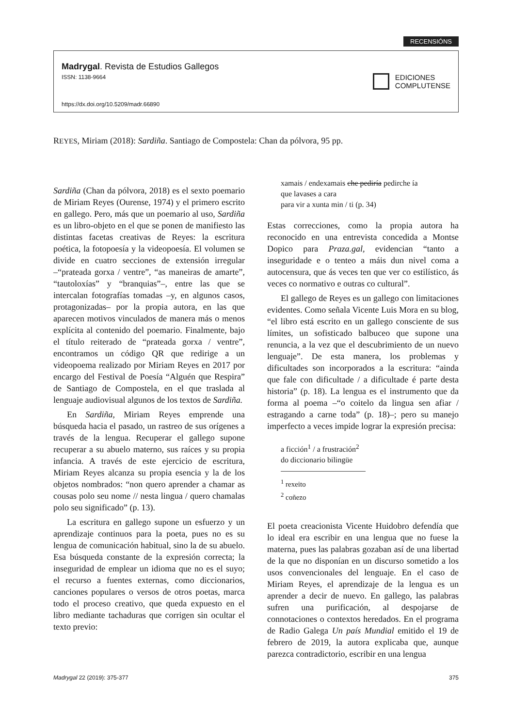RECENSIÓNS
Madrygal. Revista de Estudios Gallegos
ISSN: 1138-9664
https://dx.doi.org/10.5209/madr.66890
EDICIONES
COMPLUTENSE
REYES, Miriam (2018): Sardiña. Santiago de Compostela: Chan da pólvora, 95 pp.
Sardiña (Chan da pólvora, 2018) es el sexto poemario de Miriam Reyes (Ourense, 1974) y el primero escrito en gallego. Pero, más que un poemario al uso, Sardiña es un libro-objeto en el que se ponen de manifiesto las distintas facetas creativas de Reyes: la escritura poética, la fotopoesía y la videopoesía. El volumen se divide en cuatro secciones de extensión irregular –“prateada gorxa / ventre”, “as maneiras de amarte”, “tautoloxías” y “branquias”–, entre las que se intercalan fotografías tomadas –y, en algunos casos, protagonizadas– por la propia autora, en las que aparecen motivos vinculados de manera más o menos explícita al contenido del poemario. Finalmente, bajo el título reiterado de “prateada gorxa / ventre”, encontramos un código QR que redirige a un videopoema realizado por Miriam Reyes en 2017 por encargo del Festival de Poesía “Alguén que Respira” de Santiago de Compostela, en el que traslada al lenguaje audiovisual algunos de los textos de Sardiña.
En Sardiña, Miriam Reyes emprende una búsqueda hacia el pasado, un rastreo de sus orígenes a través de la lengua. Recuperar el gallego supone recuperar a su abuelo materno, sus raíces y su propia infancia. A través de este ejercicio de escritura, Miriam Reyes alcanza su propia esencia y la de los objetos nombrados: “non quero aprender a chamar as cousas polo seu nome // nesta lingua / quero chamalas polo seu significado” (p. 13).
La escritura en gallego supone un esfuerzo y un aprendizaje continuos para la poeta, pues no es su lengua de comunicación habitual, sino la de su abuelo. Esa búsqueda constante de la expresión correcta; la inseguridad de emplear un idioma que no es el suyo; el recurso a fuentes externas, como diccionarios, canciones populares o versos de otros poetas, marca todo el proceso creativo, que queda expuesto en el libro mediante tachaduras que corrigen sin ocultar el texto previo:
xamais / endexamais che pediría pedirche ía
que lavases a cara
para vir a xunta min / ti (p. 34)
Estas correcciones, como la propia autora ha reconocido en una entrevista concedida a Montse Dopico para Praza.gal, evidencian “tanto a inseguridade e o tenteo a máis dun nivel coma a autocensura, que ás veces ten que ver co estilístico, ás veces co normativo e outras co cultural”.
El gallego de Reyes es un gallego con limitaciones evidentes. Como señala Vicente Luis Mora en su blog, “el libro está escrito en un gallego consciente de sus límites, un sofisticado balbuceo que supone una renuncia, a la vez que el descubrimiento de un nuevo lenguaje”. De esta manera, los problemas y dificultades son incorporados a la escritura: “ainda que fale con dificultade / a dificultade é parte desta historia” (p. 18). La lengua es el instrumento que da forma al poema –“o coitelo da lingua sen afiar / estragando a carne toda” (p. 18)–; pero su manejo imperfecto a veces impide lograr la expresión precisa:
a ficción<sup>1</sup> / a frustración<sup>2</sup>
do diccionario bilingüe
<sup>1</sup> rexeito
<sup>2</sup> coñezo
El poeta creacionista Vicente Huidobro defendía que lo ideal era escribir en una lengua que no fuese la materna, pues las palabras gozaban así de una libertad de la que no disponían en un discurso sometido a los usos convencionales del lenguaje. En el caso de Miriam Reyes, el aprendizaje de la lengua es un aprender a decir de nuevo. En gallego, las palabras sufren una purificación, al despojarse de connotaciones o contextos heredados. En el programa de Radio Galega Un país Mundial emitido el 19 de febrero de 2019, la autora explicaba que, aunque parezca contradictorio, escribir en una lengua
Madrygal 22 (2019): 375-377 375